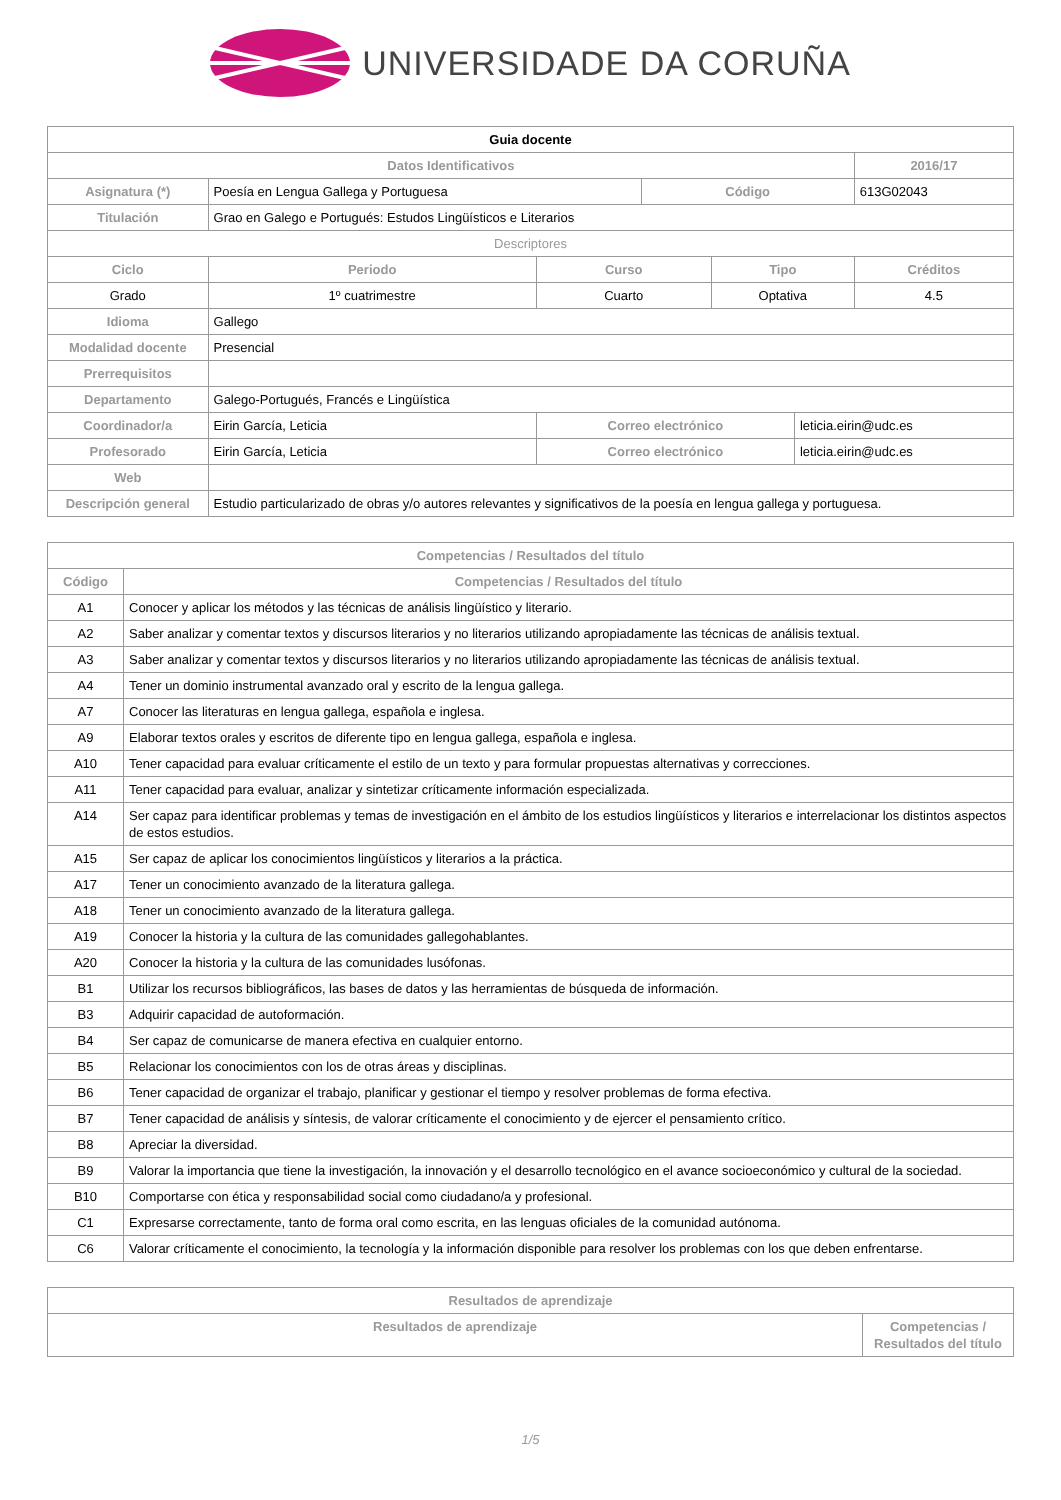UNIVERSIDADE DA CORUÑA
| Guia docente | | | | | | | |
| Datos Identificativos | | | | | | | 2016/17 |
| Asignatura (*) | Poesía en Lengua Gallega y Portuguesa | | | Código | | | 613G02043 |
| Titulación | Grao en Galego e Portugués: Estudos Lingüísticos e Literarios | | | | | | |
| Descriptores | | | | | | | |
| Ciclo | | Periodo | Curso | | Tipo | | Créditos |
| Grado | | 1º cuatrimestre | Cuarto | | Optativa | | 4.5 |
| Idioma | Gallego | | | | | | |
| Modalidad docente | Presencial | | | | | | |
| Prerrequisitos | | | | | | | |
| Departamento | Galego-Portugués, Francés e Lingüística | | | | | | |
| Coordinador/a | Eirin García, Leticia | | Correo electrónico | | | leticia.eirin@udc.es | |
| Profesorado | Eirin García, Leticia | | Correo electrónico | | | leticia.eirin@udc.es | |
| Web | | | | | | | |
| Descripción general | Estudio particularizado de obras y/o autores relevantes y significativos de la poesía en lengua gallega y portuguesa. | | | | | | |
| Competencias / Resultados del título | |
| --- | --- |
| Código | Competencias / Resultados del título |
| A1 | Conocer y aplicar los métodos y las técnicas de análisis lingüístico y literario. |
| A2 | Saber analizar y comentar textos y discursos literarios y no literarios utilizando apropiadamente las técnicas de análisis textual. |
| A3 | Saber analizar y comentar textos y discursos literarios y no literarios utilizando apropiadamente las técnicas de análisis textual. |
| A4 | Tener un dominio instrumental avanzado oral y escrito de la lengua gallega. |
| A7 | Conocer las literaturas en lengua gallega, española e inglesa. |
| A9 | Elaborar textos orales y escritos de diferente tipo en lengua gallega, española e inglesa. |
| A10 | Tener capacidad para evaluar críticamente el estilo de un texto y para formular propuestas alternativas y correcciones. |
| A11 | Tener capacidad para evaluar, analizar y sintetizar críticamente información especializada. |
| A14 | Ser capaz para identificar problemas y temas de investigación en el ámbito de los estudios lingüísticos y literarios e interrelacionar los distintos aspectos de estos estudios. |
| A15 | Ser capaz de aplicar los conocimientos lingüísticos y literarios a la práctica. |
| A17 | Tener un conocimiento avanzado de la literatura gallega. |
| A18 | Tener un conocimiento avanzado de la literatura gallega. |
| A19 | Conocer la historia y la cultura de las comunidades gallegohablantes. |
| A20 | Conocer la historia y la cultura de las comunidades lusófonas. |
| B1 | Utilizar los recursos bibliográficos, las bases de datos y las herramientas de búsqueda de información. |
| B3 | Adquirir capacidad de autoformación. |
| B4 | Ser capaz de comunicarse de manera efectiva en cualquier entorno. |
| B5 | Relacionar los conocimientos con los de otras áreas y disciplinas. |
| B6 | Tener capacidad de organizar el trabajo, planificar y gestionar el tiempo y resolver problemas de forma efectiva. |
| B7 | Tener capacidad de análisis y síntesis, de valorar críticamente el conocimiento y de ejercer el pensamiento crítico. |
| B8 | Apreciar la diversidad. |
| B9 | Valorar la importancia que tiene la investigación, la innovación y el desarrollo tecnológico en el avance socioeconómico y cultural de la sociedad. |
| B10 | Comportarse con ética y responsabilidad social como ciudadano/a y profesional. |
| C1 | Expresarse correctamente, tanto de forma oral como escrita, en las lenguas oficiales de la comunidad autónoma. |
| C6 | Valorar críticamente el conocimiento, la tecnología y la información disponible para resolver los problemas con los que deben enfrentarse. |
| Resultados de aprendizaje | |
| --- | --- |
| Resultados de aprendizaje | Competencias / Resultados del título |
1/5